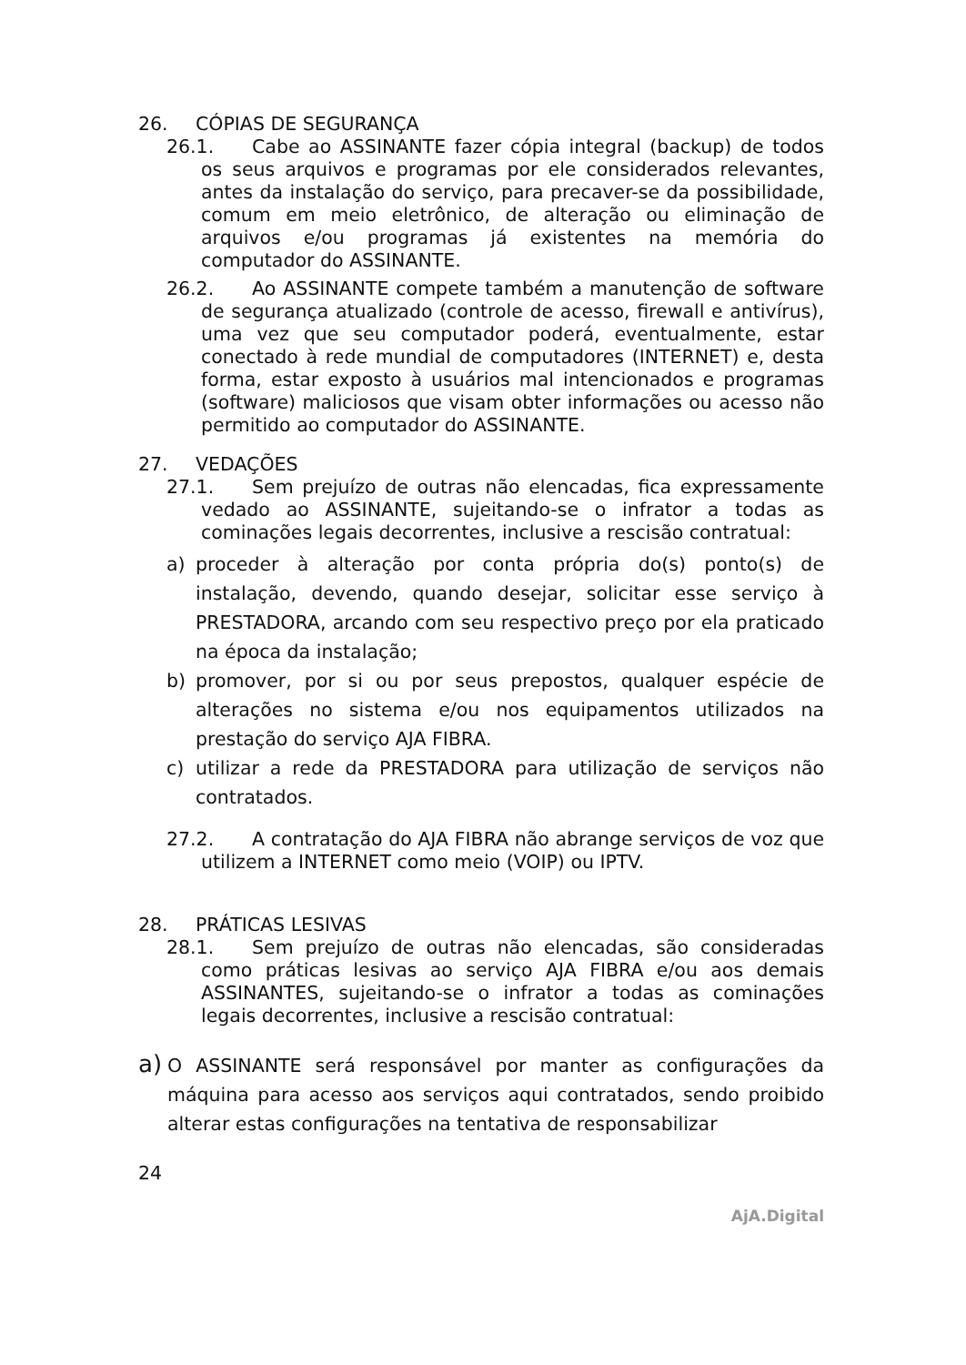26. CÓPIAS DE SEGURANÇA
26.1. Cabe ao ASSINANTE fazer cópia integral (backup) de todos os seus arquivos e programas por ele considerados relevantes, antes da instalação do serviço, para precaver-se da possibilidade, comum em meio eletrônico, de alteração ou eliminação de arquivos e/ou programas já existentes na memória do computador do ASSINANTE.
26.2. Ao ASSINANTE compete também a manutenção de software de segurança atualizado (controle de acesso, firewall e antivírus), uma vez que seu computador poderá, eventualmente, estar conectado à rede mundial de computadores (INTERNET) e, desta forma, estar exposto à usuários mal intencionados e programas (software) maliciosos que visam obter informações ou acesso não permitido ao computador do ASSINANTE.
27. VEDAÇÕES
27.1. Sem prejuízo de outras não elencadas, fica expressamente vedado ao ASSINANTE, sujeitando-se o infrator a todas as cominações legais decorrentes, inclusive a rescisão contratual:
a) proceder à alteração por conta própria do(s) ponto(s) de instalação, devendo, quando desejar, solicitar esse serviço à PRESTADORA, arcando com seu respectivo preço por ela praticado na época da instalação;
b) promover, por si ou por seus prepostos, qualquer espécie de alterações no sistema e/ou nos equipamentos utilizados na prestação do serviço AJA FIBRA.
c) utilizar a rede da PRESTADORA para utilização de serviços não contratados.
27.2. A contratação do AJA FIBRA não abrange serviços de voz que utilizem a INTERNET como meio (VOIP) ou IPTV.
28. PRÁTICAS LESIVAS
28.1. Sem prejuízo de outras não elencadas, são consideradas como práticas lesivas ao serviço AJA FIBRA e/ou aos demais ASSINANTES, sujeitando-se o infrator a todas as cominações legais decorrentes, inclusive a rescisão contratual:
a) O ASSINANTE será responsável por manter as configurações da máquina para acesso aos serviços aqui contratados, sendo proibido alterar estas configurações na tentativa de responsabilizar
24
AjA.Digital